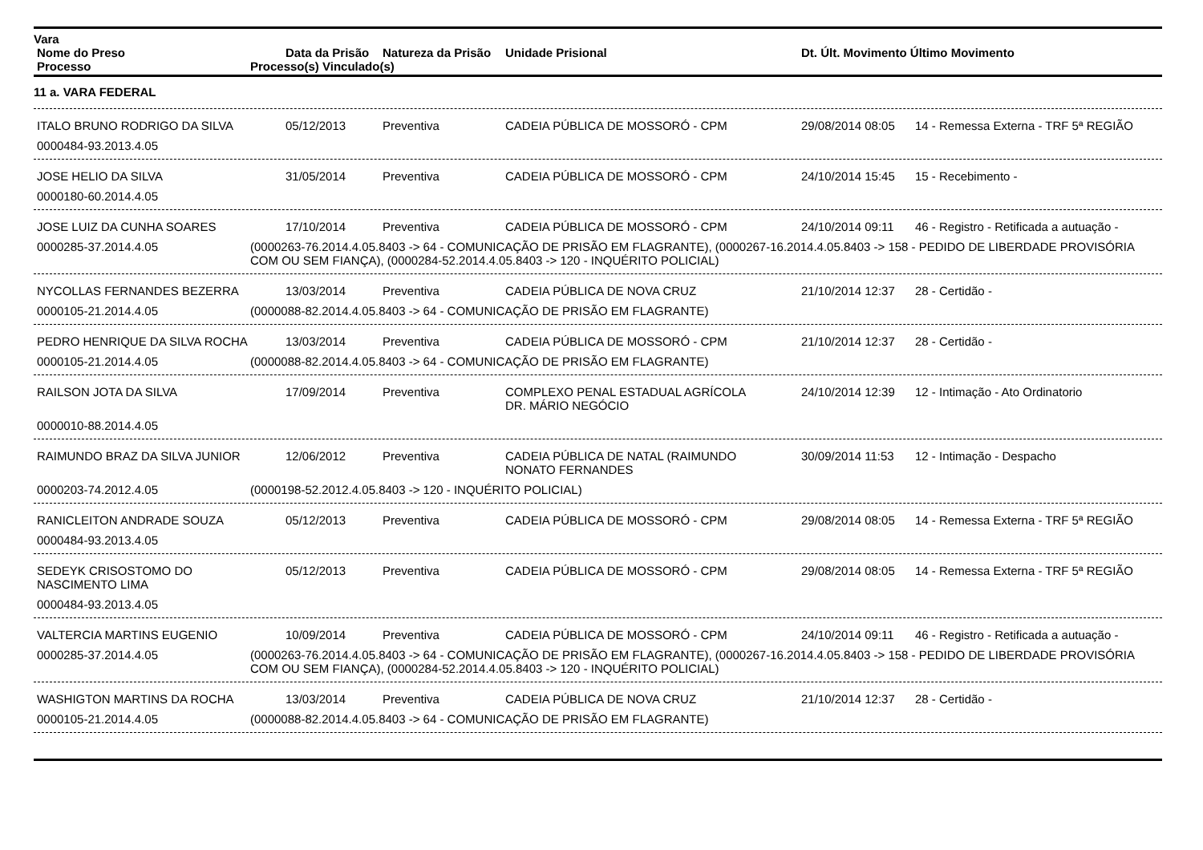Vara
Nome do Preso Data da Prisão Natureza da Prisão Unidade Prisional Dt. Últ. Movimento Último Movimento
Processo Processo(s) Vinculado(s)
11 a. VARA FEDERAL
ITALO BRUNO RODRIGO DA SILVA 05/12/2013 Preventiva CADEIA PÚBLICA DE MOSSORÓ - CPM 29/08/2014 08:05 14 - Remessa Externa - TRF 5ª REGIÃO
0000484-93.2013.4.05
JOSE HELIO DA SILVA 31/05/2014 Preventiva CADEIA PÚBLICA DE MOSSORÓ - CPM 24/10/2014 15:45 15 - Recebimento -
0000180-60.2014.4.05
JOSE LUIZ DA CUNHA SOARES 17/10/2014 Preventiva CADEIA PÚBLICA DE MOSSORÓ - CPM 24/10/2014 09:11 46 - Registro - Retificada a autuação -
0000285-37.2014.4.05 (0000263-76.2014.4.05.8403 -> 64 - COMUNICAÇÃO DE PRISÃO EM FLAGRANTE), (0000267-16.2014.4.05.8403 -> 158 - PEDIDO DE LIBERDADE PROVISÓRIA COM OU SEM FIANÇA), (0000284-52.2014.4.05.8403 -> 120 - INQUÉRITO POLICIAL)
NYCOLLAS FERNANDES BEZERRA 13/03/2014 Preventiva CADEIA PÚBLICA DE NOVA CRUZ 21/10/2014 12:37 28 - Certidão -
0000105-21.2014.4.05 (0000088-82.2014.4.05.8403 -> 64 - COMUNICAÇÃO DE PRISÃO EM FLAGRANTE)
PEDRO HENRIQUE DA SILVA ROCHA 13/03/2014 Preventiva CADEIA PÚBLICA DE MOSSORÓ - CPM 21/10/2014 12:37 28 - Certidão -
0000105-21.2014.4.05 (0000088-82.2014.4.05.8403 -> 64 - COMUNICAÇÃO DE PRISÃO EM FLAGRANTE)
RAILSON JOTA DA SILVA 17/09/2014 Preventiva COMPLEXO PENAL ESTADUAL AGRÍCOLA
DR. MÁRIO NEGÓCIO 24/10/2014 12:39 12 - Intimação - Ato Ordinatorio
0000010-88.2014.4.05
RAIMUNDO BRAZ DA SILVA JUNIOR 12/06/2012 Preventiva CADEIA PÚBLICA DE NATAL (RAIMUNDO
NONATO FERNANDES 30/09/2014 11:53 12 - Intimação - Despacho
0000203-74.2012.4.05 (0000198-52.2012.4.05.8403 -> 120 - INQUÉRITO POLICIAL)
RANICLEITON ANDRADE SOUZA 05/12/2013 Preventiva CADEIA PÚBLICA DE MOSSORÓ - CPM 29/08/2014 08:05 14 - Remessa Externa - TRF 5ª REGIÃO
0000484-93.2013.4.05
SEDEYK CRISOSTOMO DO
NASCIMENTO LIMA 05/12/2013 Preventiva CADEIA PÚBLICA DE MOSSORÓ - CPM 29/08/2014 08:05 14 - Remessa Externa - TRF 5ª REGIÃO
0000484-93.2013.4.05
VALTERCIA MARTINS EUGENIO 10/09/2014 Preventiva CADEIA PÚBLICA DE MOSSORÓ - CPM 24/10/2014 09:11 46 - Registro - Retificada a autuação -
0000285-37.2014.4.05 (0000263-76.2014.4.05.8403 -> 64 - COMUNICAÇÃO DE PRISÃO EM FLAGRANTE), (0000267-16.2014.4.05.8403 -> 158 - PEDIDO DE LIBERDADE PROVISÓRIA COM OU SEM FIANÇA), (0000284-52.2014.4.05.8403 -> 120 - INQUÉRITO POLICIAL)
WASHIGTON MARTINS DA ROCHA 13/03/2014 Preventiva CADEIA PÚBLICA DE NOVA CRUZ 21/10/2014 12:37 28 - Certidão -
0000105-21.2014.4.05 (0000088-82.2014.4.05.8403 -> 64 - COMUNICAÇÃO DE PRISÃO EM FLAGRANTE)